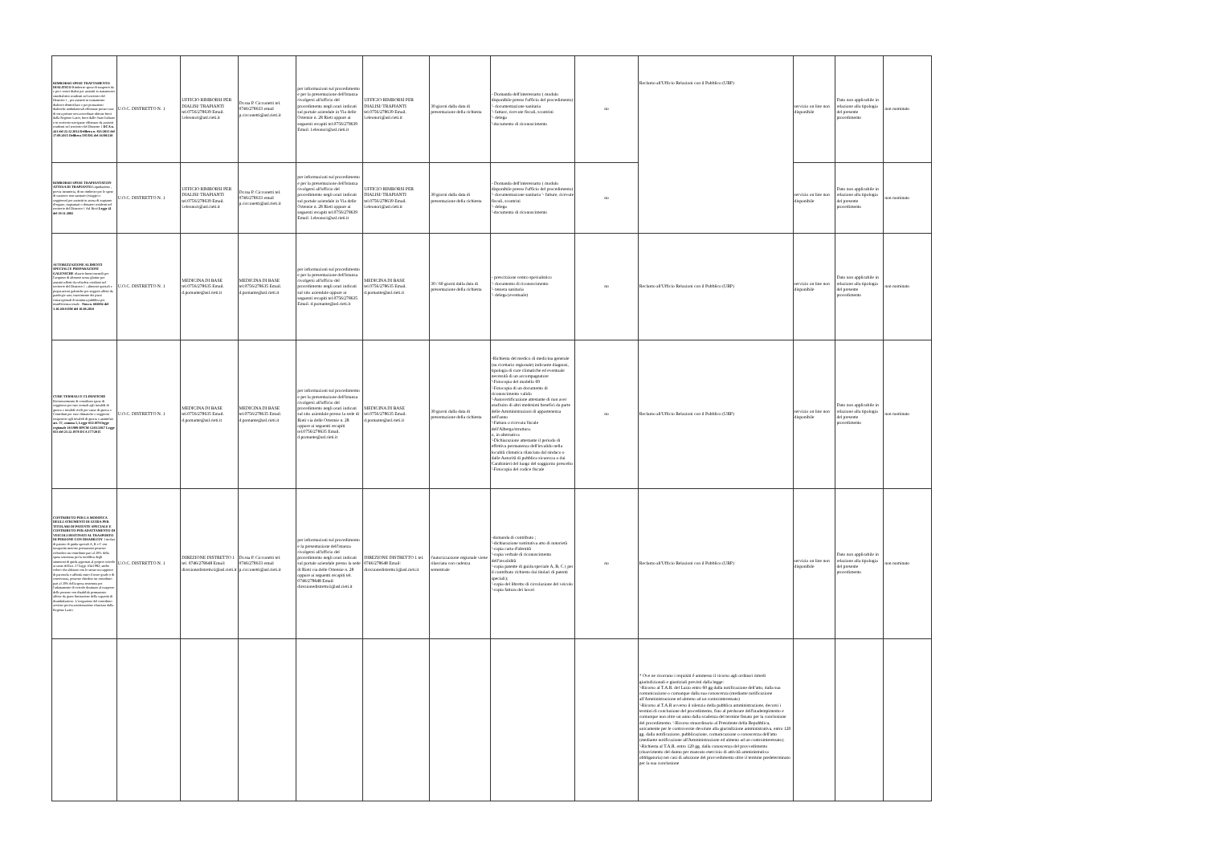| RIMBORSO SPESE TRATTAMENTO DIALITICO Rimborso spese di trasporto da e per i centri dialisi per assistiti in trattamento emodialitico residenti nel territorio del Distretto 1 , per assistiti in trattamento dialitico domiciliare e per prestazioni dialitiche ambulatoriali effettuate presso case di cura private non accreditate ubicate fuori dalla Regione Lazio, fuori dallo Stato Italiano o in territorio navigante effettuate da assistiti residenti nel territorio del Distretto 1 DCA n. 441 del 22.12.2014 Delibera n. 823/2015 del 17.09.2015 Delibera 595/DG del 16/08/218 | U.O.C. DISTRETTO N. 1 | UFFICIO RIMBORSI PER DIALISI/ TRAPIANTI tel.0756/278639 Email. l.eleonori@asl.rieti.it | Dr.ssa P. Cicconetti tel. 0746/278633 email p.cicconetti@asl.rieti.it | per informazioni sul procedimento e per la presentazione dell'istanza rivolgersi all'ufficio del procedimento negli orari indicati sul portale aziendale in Via delle Ortensie n. 28 Rieti oppure ai seguenti recapiti tel.0756/278639 Email. l.eleonori@asl.rieti.it | UFFICIO RIMBORSI PER DIALISI/ TRAPIANTI tel.0756/278639 Email. l.eleonori@asl.rieti.it | 30 giorni dalla data di presentazione della richiesta | - Domanda dell'interessarto ( modulo disponibile presso l'ufficio del procedimento) '- documentazione sanitaria '- fatture, ricevute fiscali, scontrini '- delega '-documento di riconoscimento | no | Reclamo all'Ufficio Relazioni con il Pubblico (URP) | servizio on line non disponibile | Dato non applicabile in relazione alla tipologia del presente procedimento | non nominato |
| RIMBORSO SPESE TRAPIANTATI/IN ATTESA DI TRAPIANTO Liquidazione , previa istruttoria, di un rimborso per le spese di carattere non sanitario (viaggio e soggiorno) per assistiti in attesa di trapianto d'organo, trapiantati o donatori residenti nel territorio del Distretto 1 Asl Rieti Legge 41 del 19.11.2002 | U.O.C. DISTRETTO N. 1 | UFFICIO RIMBORSI PER DIALISI/ TRAPIANTI tel.0756/278639 Email. l.eleonori@asl.rieti.it | Dr.ssa P. Cicconetti tel. 0746/278633 email p.cicconetti@asl.rieti.it | per informazioni sul procedimento e per la presentazione dell'istanza rivolgersi all'ufficio del procedimento negli orari indicati sul portale aziendale in Via delle Ortensie n. 28 Rieti oppure ai seguenti recapiti tel.0756/278639 Email. l.eleonori@asl.rieti.it | UFFICIO RIMBORSI PER DIALISI/ TRAPIANTI tel.0756/278639 Email. l.eleonori@asl.rieti.it | 30 giorni dalla data di presentazione della richiesta | - Domanda dell'interessarto ( modulo disponibile presso l'ufficio del procedimento) '- documentazione sanitaria '- fatture, ricevute fiscali, scontrini '- delega '-documento di riconoscimento | no | | servizio on line non disponibile | Dato non applicabile in relazione alla tipologia del presente procedimento | non nominato |
| AUTORIZZAZIONE ALIMENTI SPECIALI E PREPARAZIONI GALENICHE rilascio buoni mensili per l'acquisto di alimenti senza glutine per assistiti affetti da celiachia residenti nel territorio del Distretto 1 ; alimenti speciali e preparazioni galeniche per soggetti affetti da patologie rare; inserimento dei piani extraregionali di struttura pubblica per insufficienza renale . Nota n. 602894 del 3.10.2018 DM del 10.08.2018 | U.O.C. DISTRETTO N. 1 | MEDICINA DI BASE tel.0756/278635 Email. d.pomante@asl.rieti.it | MEDICINA DI BASE tel.0756/278635 Email. d.pomante@asl.rieti.it | per informazioni sul procedimento e per la presentazione dell'istanza rivolgersi all'ufficio del procedimento negli orari indicati sul sito aziendale oppure ai seguenti recapiti tel.0756/278635 Email. d.pomante@asl.rieti.it | MEDICINA DI BASE tel.0756/278635 Email. d.pomante@asl.rieti.it | 30 / 60 giorni dalla data di presentazione della richiesta | - prescrizione centro specialistico '- documento di riconoscimento '- tessera sanitaria '- delega (eventuale) | no | Reclamo all'Ufficio Relazioni con il Pubblico (URP) | servizio on line non disponibile | Dato non applicabile in relazione alla tipologia del presente procedimento | non nominato |
| CURE TERMALI E CLIMATICHE Riconoscimento di contributo spese di soggiorno per cure termali agli invalidi di guerra e invalidi civili per cause di guerra e Contributi per cure climatiche e soggiorni terapeutici agli invalidi di guerra e assimilati art. 57, comma 3, Legge 833/1978 legge regionale 18/1999 DPCM 12/01/2017 Legge 833 del 23.12.1978 DCA 177/2015 | U.O.C. DISTRETTO N. 1 | MEDICINA DI BASE tel.0756/278635 Email. d.pomante@asl.rieti.it | MEDICINA DI BASE tel.0756/278635 Email. d.pomante@asl.rieti.it | per informazioni sul procedimento e per la presentazione dell'istanza rivolgersi all'ufficio del procedimento negli orari indicati sul sito aziendale presso la sede di Rieti via delle Ortensie n. 28 oppure ai seguenti recapiti tel.0756/278635 Email. d.pomante@asl.rieti.it | MEDICINA DI BASE tel.0756/278635 Email. d.pomante@asl.rieti.it | 30 giorni dalla data di presentazione della richiesta | -Richiesta del medico di medicina generale (su ricettario regionale) indicante diagnosi, tipologia di cure climatiche ed eventuale necessità di un accompagnatore '-Fotocopia del modello 69 '-Fotocopia di un documento di riconoscimento valido '-Autocertificazione attestante di non aver usufruito di altri medesimi benefici da parte delle Amministrazioni di appartenenza nell'anno '-Fattura o ricevuta fiscale dell'Albergo/struttura. o, in alternativa '-Dichiarazione attestante il periodo di effettiva permanenza dell'invalido nella località climatica rilasciata dal sindaco o dalle Autorità di pubblica sicurezza o dai Carabinieri del luogo del soggiorno prescelto '-Fotocopia del codice fiscale | no | Reclamo all'Ufficio Relazioni con il Pubblico (URP) | servizio on line non disponibile | Dato non applicabile in relazione alla tipologia del presente procedimento | non nominato |
| CONTRIBUTO PER LA MODIFICA DEGLI STRUMENTI DI GUIDA PER TITOLARI DI PATENTE SPECIALE E CONTRIBUTO PER ADATTAMENTO DI VEICOLI DESTINATI AL TRASPORTO DI PERSONE CON DISABILITA' I titolari di patente di guida speciali A, B e C con incapacità motorie permanenti possono richiedere un contributo pari al 20% della spesa sostenuta per la modifica degli strumenti di guida apportati al proprio veicolo ai sensi dell'art. 27 legge 104/1992; anche coloro che abbiano con lo stesso un rapporto di parentela o affinità entro il terzo grado o di convivenza, possono chiedere un contributo pari al 20% della spesa sostenuta per l'adattamento di veicolo destinato al trasporto delle persone con disabilità permanente affette da grave limitazione della capacità di deambulazione. L'erogazione del contributo avviene previa autorizzazione rilasciata dalla Regione Lazio. | U.O.C. DISTRETTO N. 1 | DIREZIONE DISTRETTO 1 tel. 0746/278648 Email: direzionedistretto1@asl.rieti.it | Dr.ssa P. Cicconetti tel. 0746/278633 email p.cicconetti@asl.rieti.it | per informazioni sul procedimento e la presentazione dell'istanza rivolgersi all'ufficio del procedimento negli orari indicati sul portale aziendale presso la sede di Rieti via delle Ortensie n. 28 oppure ai seguenti recapiti tel. 0746/278648 Email: direzionedistretto1@asl.rieti.it | DIREZIONE DISTRETTO 1 tel. 0746/278648 Email: direzionedistretto1@asl.rieti.it | l'autorizzazione regionale viene rilasciata con cadenza semestrale | -domanda di contributo ; '-dichiarazione sostitutiva atto di notorietà '-copia carta d'identità '-copia verbale di riconoscimento dell'invalidità '-copia patente di guida speciale A, B, C ( per il contributo richiesto dai titolari di patenti speciali); '-copia del libretto di circolazione del veicolo '-copia fattura dei lavori | no | Reclamo all'Ufficio Relazioni con il Pubblico (URP) | servizio on line non disponibile | Dato non applicabile in relazione alla tipologia del presente procedimento | non nominato |
| | | | | | | | | | * Ove ne ricorrano i requisiti è ammesso il ricorso agli ordinari rimedi giurisdizionali e giustiziali previsti dalla legge: '-Ricorso al T.A.R. del Lazio entro 60 gg dalla notificazione dell'atto, dalla sua comunicazione o comunque dalla sua conoscenza (mediante notificazione all'Amministrazione ed almeno ad un controinteressato) '-Ricorso al T.A.R avverso il silenzio della pubblica amministrazione, decorsi i termini di conclusione del procedimento, fino al perdurare dell'inadempimento e comunque non oltre un anno dalla scadenza del termine fissato per la conclusione del procedimento. '-Ricorso straordinario al Presidente della Repubblica, unicamente per le controversie devolute alla giurisdizione amministrativa, entro 120 gg. dalla notificazione, pubblicazione, comunicazione o conoscenza dell'atto (mediante notificazione all'Amministrazione ed almeno ad un controinteressato). '-Richiesta al T.A.R. entro 120 gg. dalla conoscenza del provvedimento (risarcimento del danno per mancato esercizio di attività amministrativa obbligatoria) nei casi di adozione del provvedimento oltre il termine predeterminato per la sua conclusione | | | |